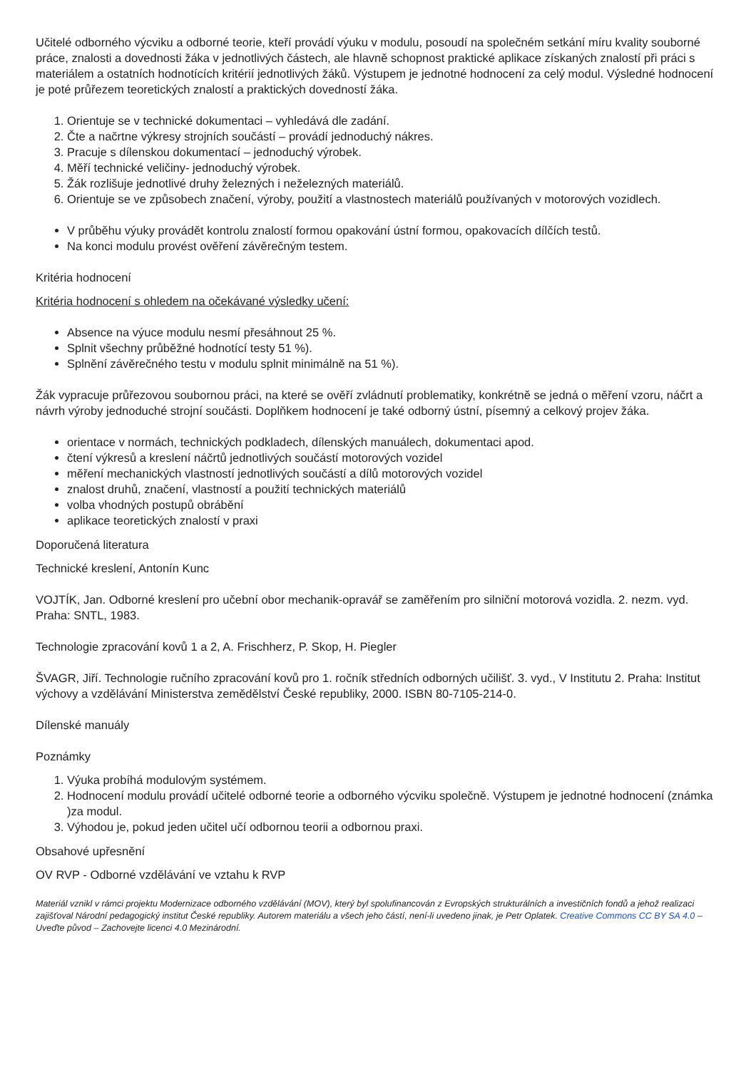Učitelé odborného výcviku a odborné teorie, kteří provádí výuku v modulu, posoudí na společném setkání míru kvality souborné práce, znalosti a dovednosti žáka v jednotlivých částech, ale hlavně schopnost praktické aplikace získaných znalostí při práci s materiálem a ostatních hodnotících kritérií jednotlivých žáků. Výstupem je jednotné hodnocení za celý modul. Výsledné hodnocení je poté průřezem teoretických znalostí a praktických dovedností žáka.
1. Orientuje se v technické dokumentaci – vyhledává dle zadání.
2. Čte a načrtne výkresy strojních součástí – provádí jednoduchý nákres.
3. Pracuje s dílenskou dokumentací – jednoduchý výrobek.
4. Měří technické veličiny- jednoduchý výrobek.
5. Žák rozlišuje jednotlivé druhy železných i neželezných materiálů.
6. Orientuje se ve způsobech značení, výroby, použití a vlastnostech materiálů používaných v motorových vozidlech.
V průběhu výuky provádět kontrolu znalostí formou opakování ústní formou, opakovacích dílčích testů.
Na konci modulu provést ověření závěrečným testem.
Kritéria hodnocení
Kritéria hodnocení s ohledem na očekávané výsledky učení:
Absence na výuce modulu nesmí přesáhnout 25 %.
Splnit všechny průběžné hodnotící testy 51 %).
Splnění závěrečného testu v modulu splnit minimálně na 51 %).
Žák vypracuje průřezovou soubornou práci, na které se ověří zvládnutí problematiky, konkrétně se jedná o měření vzoru, náčrt a návrh výroby jednoduché strojní součásti. Doplňkem hodnocení je také odborný ústní, písemný a celkový projev žáka.
orientace v normách, technických podkladech, dílenských manuálech, dokumentaci apod.
čtení výkresů a kreslení náčrtů jednotlivých součástí motorových vozidel
měření mechanických vlastností jednotlivých součástí a dílů motorových vozidel
znalost druhů, značení, vlastností a použití technických materiálů
volba vhodných postupů obrábění
aplikace teoretických znalostí v praxi
Doporučená literatura
Technické kreslení, Antonín Kunc
VOJTÍK, Jan. Odborné kreslení pro učební obor mechanik-opravář se zaměřením pro silniční motorová vozidla. 2. nezm. vyd. Praha: SNTL, 1983.
Technologie zpracování kovů 1 a 2, A. Frischherz, P. Skop, H. Piegler
ŠVAGR, Jiří. Technologie ručního zpracování kovů pro 1. ročník středních odborných učilišť. 3. vyd., V Institutu 2. Praha: Institut výchovy a vzdělávání Ministerstva zemědělství České republiky, 2000. ISBN 80-7105-214-0.
Dílenské manuály
Poznámky
1. Výuka probíhá modulovým systémem.
2. Hodnocení modulu provádí učitelé odborné teorie a odborného výcviku společně. Výstupem je jednotné hodnocení (známka )za modul.
3. Výhodou je, pokud jeden učitel učí odbornou teorii a odbornou praxi.
Obsahové upřesnění
OV RVP - Odborné vzdělávání ve vztahu k RVP
Materiál vznikl v rámci projektu Modernizace odborného vzdělávání (MOV), který byl spolufinancován z Evropských strukturálních a investičních fondů a jehož realizaci zajišťoval Národní pedagogický institut České republiky. Autorem materiálu a všech jeho částí, není-li uvedeno jinak, je Petr Oplatek. Creative Commons CC BY SA 4.0 – Uveďte původ – Zachovejte licenci 4.0 Mezinárodní.